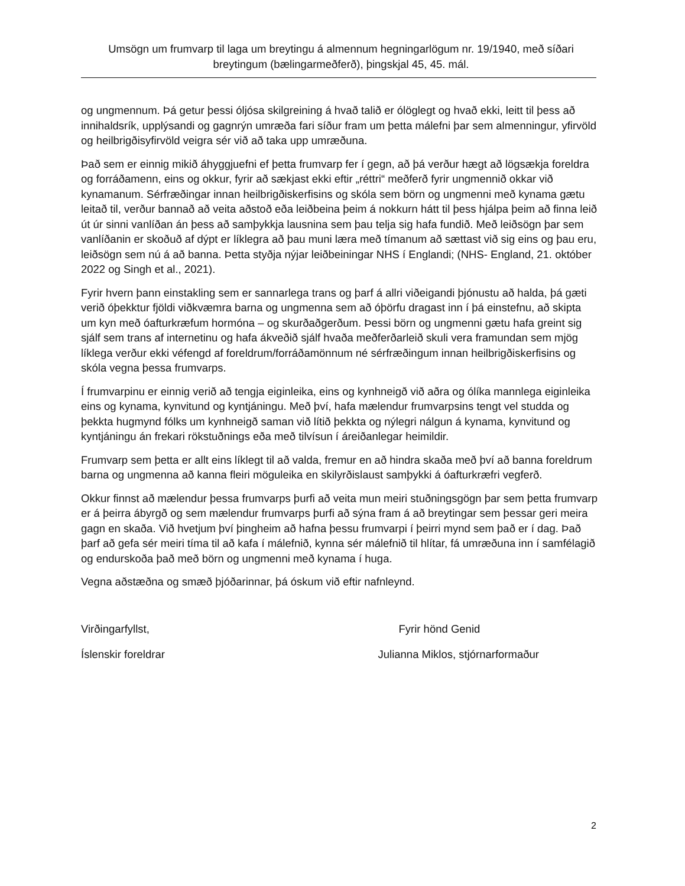Umsögn um frumvarp til laga um breytingu á almennum hegningarlögum nr. 19/1940, með síðari breytingum (bælingarmeðferð), þingskjal 45, 45. mál.
og ungmennum. Þá getur þessi óljósa skilgreining á hvað talið er ólöglegt og hvað ekki, leitt til þess að innihaldsrík, upplýsandi og gagnrýn umræða fari síður fram um þetta málefni þar sem almenningur, yfirvöld og heilbrigðisyfirvöld veigra sér við að taka upp umræðuna.
Það sem er einnig mikið áhyggjuefni ef þetta frumvarp fer í gegn, að þá verður hægt að lögsækja foreldra og forráðamenn, eins og okkur, fyrir að sækjast ekki eftir „réttri“ meðferð fyrir ungmennið okkar við kynamanum. Sérfræðingar innan heilbrigðiskerfisins og skóla sem börn og ungmenni með kynama gætu leitað til, verður bannað að veita aðstoð eða leiðbeina þeim á nokkurn hátt til þess hjálpa þeim að finna leið út úr sinni vanlíðan án þess að samþykkja lausnina sem þau telja sig hafa fundið. Með leiðsögn þar sem vanlíðanin er skoðuð af dýpt er líklegra að þau muni læra með tímanum að sættast við sig eins og þau eru, leiðsögn sem nú á að banna. Þetta styðja nýjar leiðbeiningar NHS í Englandi; (NHS- England, 21. október 2022 og Singh et al., 2021).
Fyrir hvern þann einstakling sem er sannarlega trans og þarf á allri viðeigandi þjónustu að halda, þá gæti verið óþekktur fjöldi viðkvæmra barna og ungmenna sem að óþörfu dragast inn í þá einstefnu, að skipta um kyn með óafturkræfum hormóna – og skurðaðgerðum. Þessi börn og ungmenni gætu hafa greint sig sjálf sem trans af internetinu og hafa ákveðið sjálf hvaða meðferðarleið skuli vera framundan sem mjög líklega verður ekki véfengd af foreldrum/forráðamönnum né sérfræðingum innan heilbrigðiskerfisins og skóla vegna þessa frumvarps.
Í frumvarpinu er einnig verið að tengja eiginleika, eins og kynhneigð við aðra og ólíka mannlega eiginleika eins og kynama, kynvitund og kyntjáningu. Með því, hafa mælendur frumvarpsins tengt vel studda og þekkta hugmynd fólks um kynhneigð saman við lítið þekkta og nýlegri nálgun á kynama, kynvitund og kyntjáningu án frekari rökstuðnings eða með tilvísun í áreiðanlegar heimildir.
Frumvarp sem þetta er allt eins líklegt til að valda, fremur en að hindra skaða með því að banna foreldrum barna og ungmenna að kanna fleiri möguleika en skilyrðislaust samþykki á óafturkræfri vegferð.
Okkur finnst að mælendur þessa frumvarps þurfi að veita mun meiri stuðningsgögn þar sem þetta frumvarp er á þeirra ábyrgð og sem mælendur frumvarps þurfi að sýna fram á að breytingar sem þessar geri meira gagn en skaða. Við hvetjum því þingheim að hafna þessu frumvarpi í þeirri mynd sem það er í dag. Það þarf að gefa sér meiri tíma til að kafa í málefnið, kynna sér málefnið til hlítar, fá umræðuna inn í samfélagið og endurskoða það með börn og ungmenni með kynama í huga.
Vegna aðstæðna og smæð þjóðarinnar, þá óskum við eftir nafnleynd.
Virðingarfyllst, Fyrir hönd Genid
Íslenskir foreldrar Julianna Miklos, stjórnarformaður
2